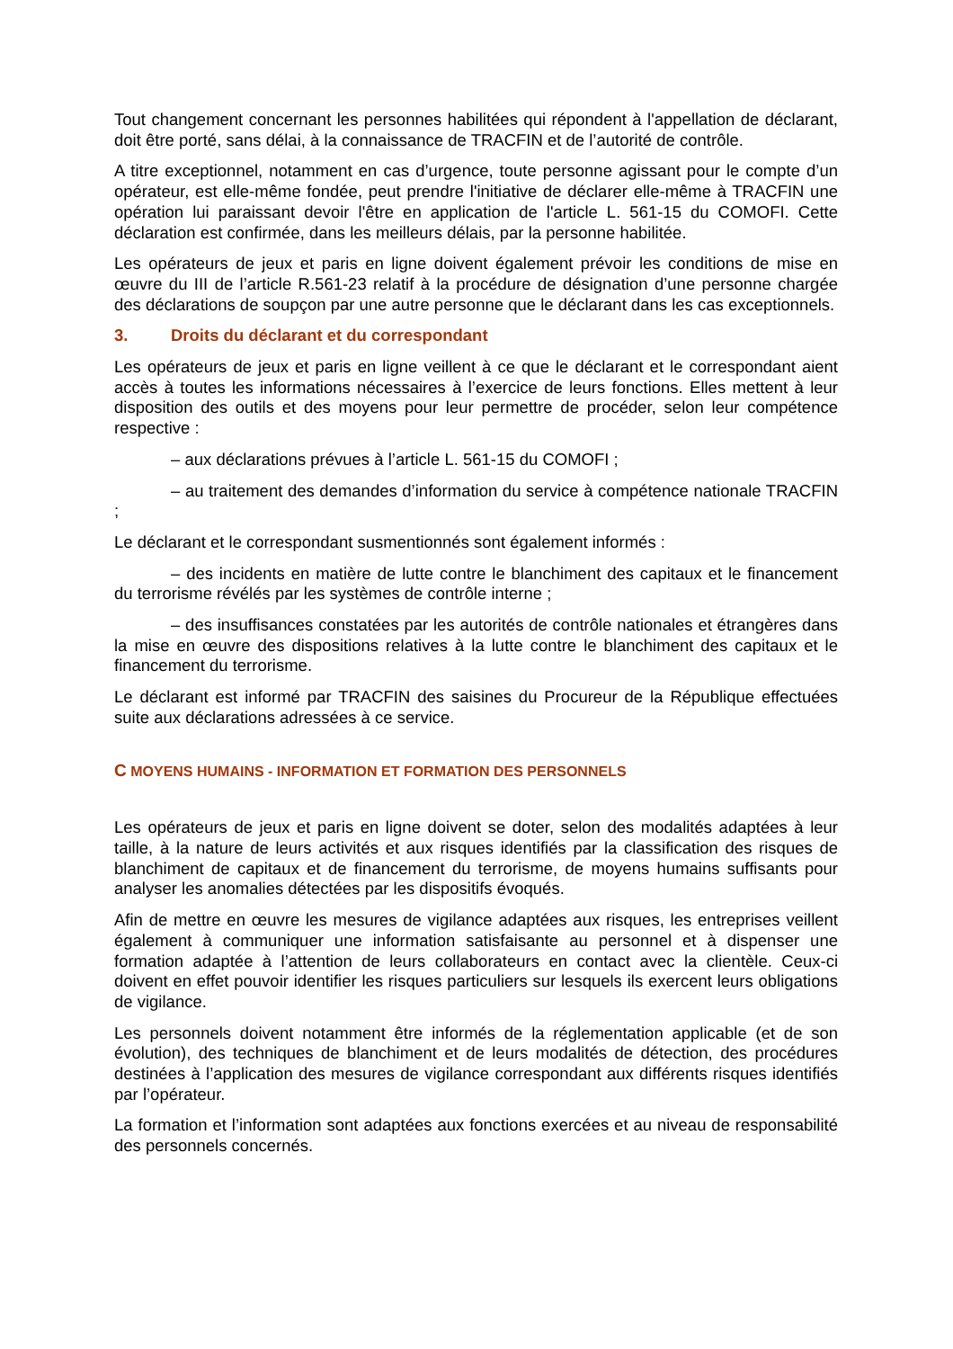Tout changement concernant les personnes habilitées qui répondent à l'appellation de déclarant, doit être porté, sans délai, à la connaissance de TRACFIN et de l’autorité de contrôle.
A titre exceptionnel, notamment en cas d’urgence, toute personne agissant pour le compte d’un opérateur, est elle-même fondée, peut prendre l'initiative de déclarer elle-même à TRACFIN une opération lui paraissant devoir l'être en application de l'article L. 561-15 du COMOFI. Cette déclaration est confirmée, dans les meilleurs délais, par la personne habilitée.
Les opérateurs de jeux et paris en ligne doivent également prévoir les conditions de mise en œuvre du III de l’article R.561-23 relatif à la procédure de désignation d’une personne chargée des déclarations de soupçon par une autre personne que le déclarant dans les cas exceptionnels.
3. Droits du déclarant et du correspondant
Les opérateurs de jeux et paris en ligne veillent à ce que le déclarant et le correspondant aient accès à toutes les informations nécessaires à l’exercice de leurs fonctions. Elles mettent à leur disposition des outils et des moyens pour leur permettre de procéder, selon leur compétence respective :
– aux déclarations prévues à l’article L. 561-15 du COMOFI ;
– au traitement des demandes d’information du service à compétence nationale TRACFIN ;
Le déclarant et le correspondant susmentionnés sont également informés :
– des incidents en matière de lutte contre le blanchiment des capitaux et le financement du terrorisme révélés par les systèmes de contrôle interne ;
– des insuffisances constatées par les autorités de contrôle nationales et étrangères dans la mise en œuvre des dispositions relatives à la lutte contre le blanchiment des capitaux et le financement du terrorisme.
Le déclarant est informé par TRACFIN des saisines du Procureur de la République effectuées suite aux déclarations adressées à ce service.
C MOYENS HUMAINS - INFORMATION ET FORMATION DES PERSONNELS
Les opérateurs de jeux et paris en ligne doivent se doter, selon des modalités adaptées à leur taille, à la nature de leurs activités et aux risques identifiés par la classification des risques de blanchiment de capitaux et de financement du terrorisme, de moyens humains suffisants pour analyser les anomalies détectées par les dispositifs évoqués.
Afin de mettre en œuvre les mesures de vigilance adaptées aux risques, les entreprises veillent également à communiquer une information satisfaisante au personnel et à dispenser une formation adaptée à l’attention de leurs collaborateurs en contact avec la clientèle. Ceux-ci doivent en effet pouvoir identifier les risques particuliers sur lesquels ils exercent leurs obligations de vigilance.
Les personnels doivent notamment être informés de la réglementation applicable (et de son évolution), des techniques de blanchiment et de leurs modalités de détection, des procédures destinées à l’application des mesures de vigilance correspondant aux différents risques identifiés par l’opérateur.
La formation et l’information sont adaptées aux fonctions exercées et au niveau de responsabilité des personnels concernés.